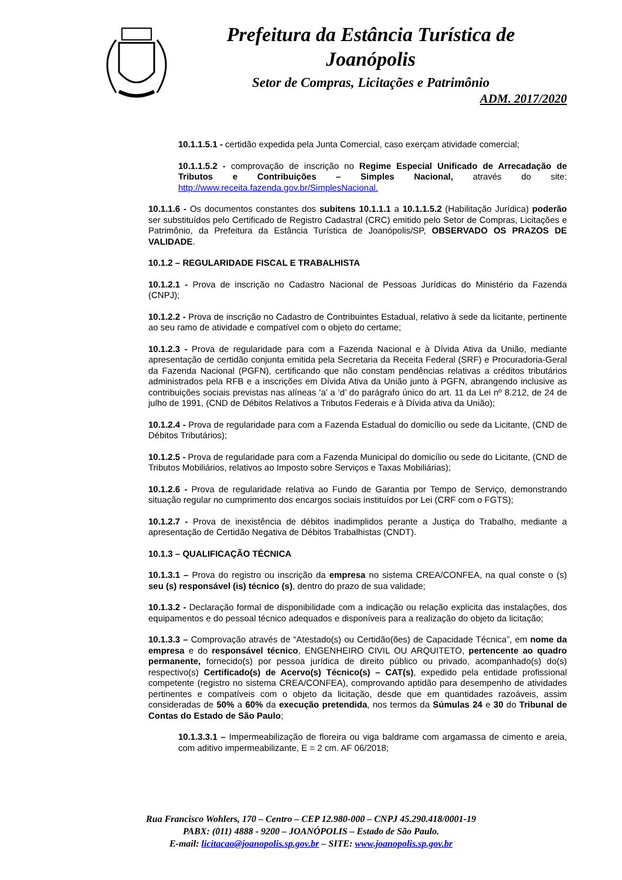Prefeitura da Estância Turística de
Joanópolis
Setor de Compras, Licitações e Patrimônio
ADM. 2017/2020
10.1.1.5.1 - certidão expedida pela Junta Comercial, caso exerçam atividade comercial;
10.1.1.5.2 - comprovação de inscrição no Regime Especial Unificado de Arrecadação de Tributos e Contribuições – Simples Nacional, através do site: http://www.receita.fazenda.gov.br/SimplesNacional.
10.1.1.6 - Os documentos constantes dos subitens 10.1.1.1 a 10.1.1.5.2 (Habilitação Jurídica) poderão ser substituídos pelo Certificado de Registro Cadastral (CRC) emitido pelo Setor de Compras, Licitações e Patrimônio, da Prefeitura da Estância Turística de Joanópolis/SP, OBSERVADO OS PRAZOS DE VALIDADE.
10.1.2 – REGULARIDADE FISCAL E TRABALHISTA
10.1.2.1 - Prova de inscrição no Cadastro Nacional de Pessoas Jurídicas do Ministério da Fazenda (CNPJ);
10.1.2.2 - Prova de inscrição no Cadastro de Contribuintes Estadual, relativo à sede da licitante, pertinente ao seu ramo de atividade e compatível com o objeto do certame;
10.1.2.3 - Prova de regularidade para com a Fazenda Nacional e à Dívida Ativa da União, mediante apresentação de certidão conjunta emitida pela Secretaria da Receita Federal (SRF) e Procuradoria-Geral da Fazenda Nacional (PGFN), certificando que não constam pendências relativas a créditos tributários administrados pela RFB e a inscrições em Dívida Ativa da União junto à PGFN, abrangendo inclusive as contribuições sociais previstas nas alíneas ‘a’ a ‘d’ do parágrafo único do art. 11 da Lei nº 8.212, de 24 de julho de 1991, (CND de Débitos Relativos a Tributos Federais e à Dívida ativa da União);
10.1.2.4 - Prova de regularidade para com a Fazenda Estadual do domicílio ou sede da Licitante, (CND de Débitos Tributários);
10.1.2.5 - Prova de regularidade para com a Fazenda Municipal do domicílio ou sede do Licitante, (CND de Tributos Mobiliários, relativos ao Imposto sobre Serviços e Taxas Mobiliárias);
10.1.2.6 - Prova de regularidade relativa ao Fundo de Garantia por Tempo de Serviço, demonstrando situação regular no cumprimento dos encargos sociais instituídos por Lei (CRF com o FGTS);
10.1.2.7 - Prova de inexistência de débitos inadimplidos perante a Justiça do Trabalho, mediante a apresentação de Certidão Negativa de Débitos Trabalhistas (CNDT).
10.1.3 – QUALIFICAÇÃO TÉCNICA
10.1.3.1 – Prova do registro ou inscrição da empresa no sistema CREA/CONFEA, na qual conste o (s) seu (s) responsável (is) técnico (s), dentro do prazo de sua validade;
10.1.3.2 - Declaração formal de disponibilidade com a indicação ou relação explicita das instalações, dos equipamentos e do pessoal técnico adequados e disponíveis para a realização do objeto da licitação;
10.1.3.3 – Comprovação através de “Atestado(s) ou Certidão(ões) de Capacidade Técnica”, em nome da empresa e do responsável técnico, ENGENHEIRO CIVIL OU ARQUITETO, pertencente ao quadro permanente, fornecido(s) por pessoa jurídica de direito público ou privado, acompanhado(s) do(s) respectivo(s) Certificado(s) de Acervo(s) Técnico(s) – CAT(s), expedido pela entidade profissional competente (registro no sistema CREA/CONFEA), comprovando aptidão para desempenho de atividades pertinentes e compatíveis com o objeto da licitação, desde que em quantidades razoáveis, assim consideradas de 50% a 60% da execução pretendida, nos termos da Súmulas 24 e 30 do Tribunal de Contas do Estado de São Paulo;
10.1.3.3.1 – Impermeabilização de floreira ou viga baldrame com argamassa de cimento e areia, com aditivo impermeabilizante, E = 2 cm. AF 06/2018;
Rua Francisco Wohlers, 170 – Centro – CEP 12.980-000 – CNPJ 45.290.418/0001-19
PABX: (011) 4888 - 9200 – JOANÓPOLIS – Estado de São Paulo.
E-mail: licitacao@joanopolis.sp.gov.br – SITE: www.joanopolis.sp.gov.br